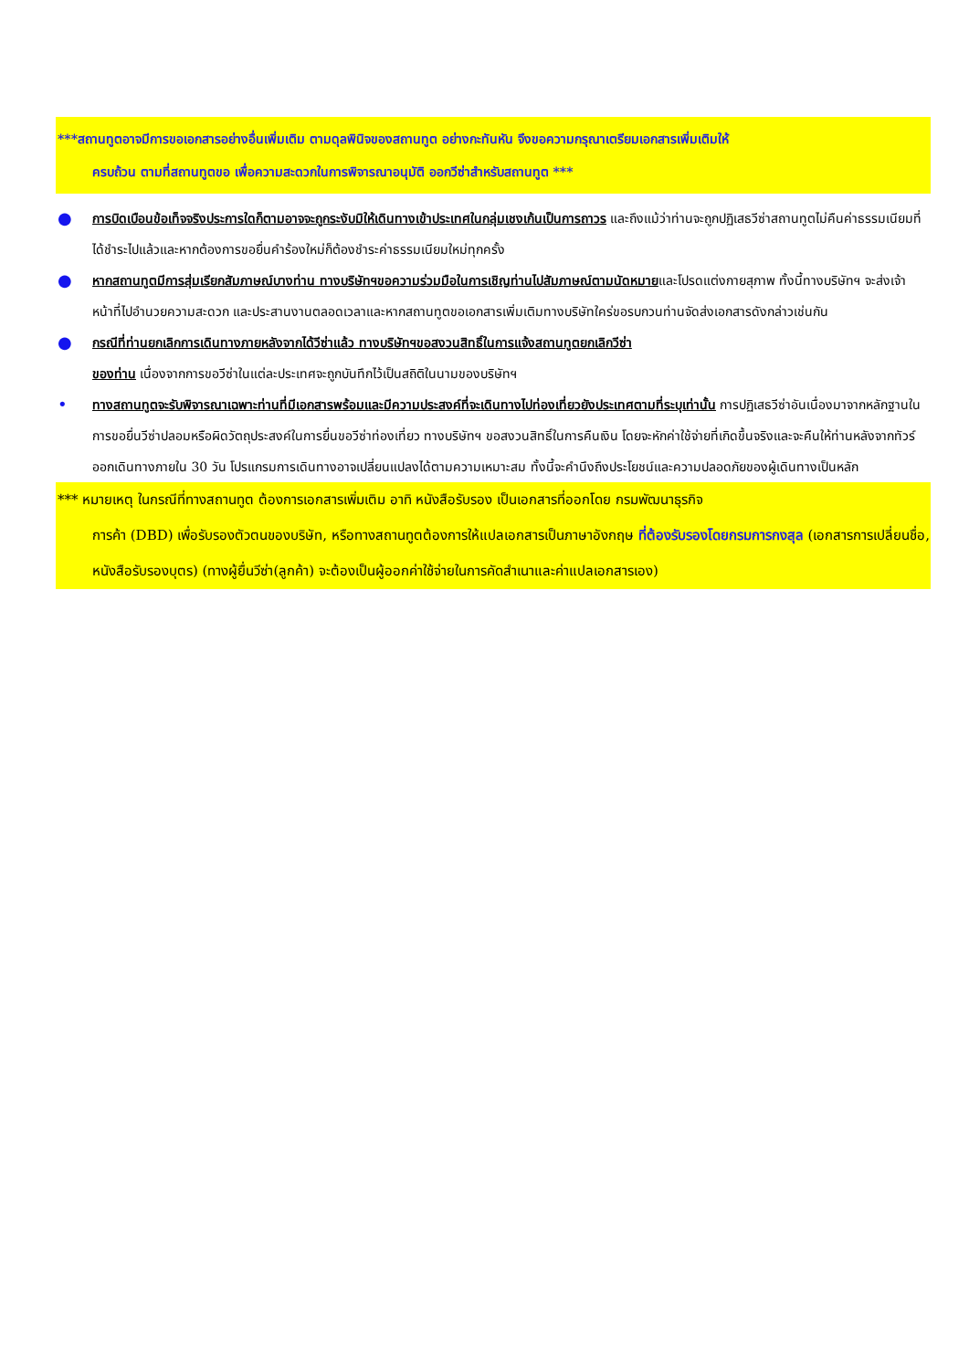***สถานทูตอาจมีการขอเอกสารอย่างอื่นเพิ่มเติม ตามดุลพินิจของสถานทูต อย่างกะทันหัน จึงขอความกรุณาเตรียมเอกสารเพิ่มเติมให้
ครบถ้วน ตามที่สถานทูตขอ เพื่อความสะดวกในการพิจารณาอนุมัติ ออกวีซ่าสำหรับสถานทูต ***
● การบิดเบือนข้อเท็จจริงประการใดก็ตามอาจจะถูกระงับมิให้เดินทางเข้าประเทศในกลุ่มเชงเก้นเป็นการถาวร และถึงแม้ว่าท่านจะถูกปฏิเสธวีซ่าสถานทูตไม่คืนค่าธรรมเนียมที่ได้ชำระไปแล้วและหากต้องการขอยื่นคำร้องใหม่ก็ต้องชำระค่าธรรมเนียมใหม่ทุกครั้ง
● หากสถานทูตมีการสุ่มเรียกสัมภาษณ์บางท่าน ทางบริษัทฯขอความร่วมมือในการเชิญท่านไปสัมภาษณ์ตามนัดหมายและโปรดแต่งกายสุภาพ ทั้งนี้ทางบริษัทฯ จะส่งเจ้าหน้าที่ไปอำนวยความสะดวก และประสานงานตลอดเวลาและหากสถานทูตขอเอกสารเพิ่มเติมทางบริษัทใคร่ขอรบกวนท่านจัดส่งเอกสารดังกล่าวเช่นกัน
● กรณีที่ท่านยกเลิกการเดินทางภายหลังจากได้วีซ่าแล้ว ทางบริษัทฯขอสงวนสิทธิ์ในการแจ้งสถานทูตยกเลิกวีซ่า
ของท่าน เนื่องจากการขอวีซ่าในแต่ละประเทศจะถูกบันทึกไว้เป็นสถิติในนามของบริษัทฯ
• ทางสถานทูตจะรับพิจารณาเฉพาะท่านที่มีเอกสารพร้อมและมีความประสงค์ที่จะเดินทางไปท่องเที่ยวยังประเทศตามที่ระบุเท่านั้น การปฏิเสธวีซ่าอันเนื่องมาจากหลักฐานในการขอยื่นวีซ่าปลอมหรือผิดวัตถุประสงค์ในการยื่นขอวีซ่าท่องเที่ยว ทางบริษัทฯ ขอสงวนสิทธิ์ในการคืนเงิน โดยจะหักค่าใช้จ่ายที่เกิดขึ้นจริงและจะคืนให้ท่านหลังจากทัวร์ออกเดินทางภายใน 30 วัน โปรแกรมการเดินทางอาจเปลี่ยนแปลงได้ตามความเหมาะสม ทั้งนี้จะคำนึงถึงประโยชน์และความปลอดภัยของผู้เดินทางเป็นหลัก
*** หมายเหตุ ในกรณีที่ทางสถานทูต ต้องการเอกสารเพิ่มเติม อาทิ หนังสือรับรอง เป็นเอกสารที่ออกโดย กรมพัฒนาธุรกิจ
การค้า (DBD) เพื่อรับรองตัวตนของบริษัท, หรือทางสถานทูตต้องการให้แปลเอกสารเป็นภาษาอังกฤษ ที่ต้องรับรองโดยกรมการกงสุล (เอกสารการเปลี่ยนชื่อ, หนังสือรับรองบุตร) (ทางผู้ยื่นวีซ่า(ลูกค้า) จะต้องเป็นผู้ออกค่าใช้จ่ายในการคัดสำเนาและค่าแปลเอกสารเอง)